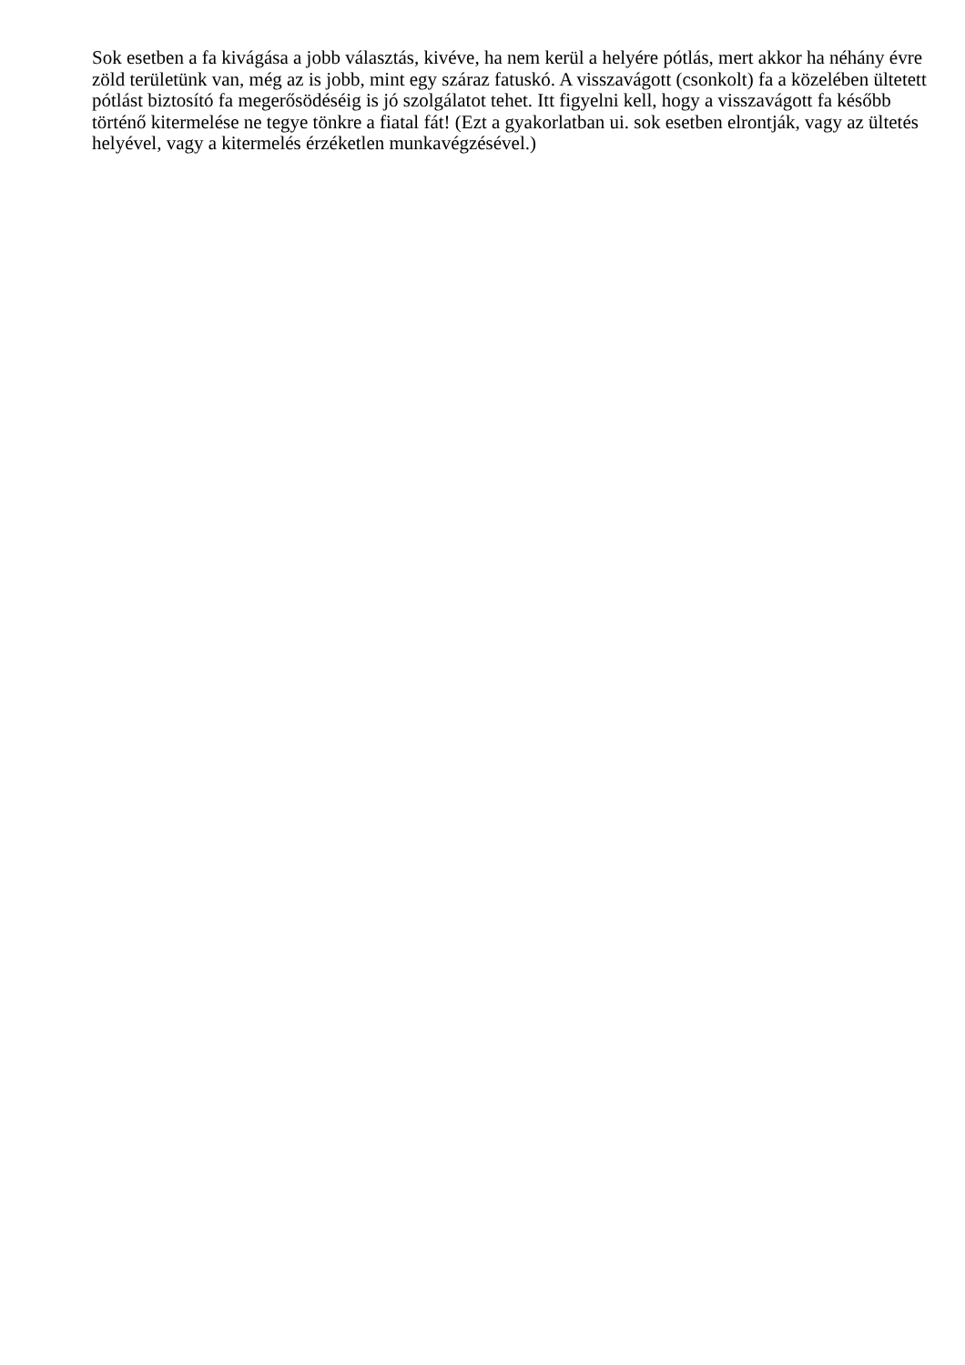Sok esetben a fa kivágása a jobb választás, kivéve, ha nem kerül a helyére pótlás, mert akkor ha néhány évre zöld területünk van, még az is jobb, mint egy száraz fatuskó. A visszavágott (csonkolt) fa a közelében ültetett pótlást biztosító fa megerősödéséig is jó szolgálatot tehet. Itt figyelni kell, hogy a visszavágott fa később történő kitermelése ne tegye tönkre a fiatal fát! (Ezt a gyakorlatban ui. sok esetben elrontják, vagy az ültetés helyével, vagy a kitermelés érzéketlen munkavégzésével.)